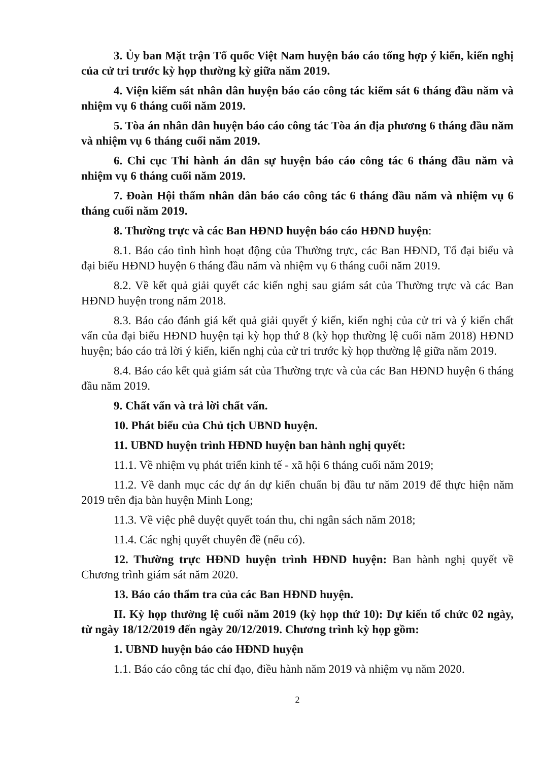3. Ủy ban Mặt trận Tổ quốc Việt Nam huyện báo cáo tổng hợp ý kiến, kiến nghị của cử tri trước kỳ họp thường kỳ giữa năm 2019.
4. Viện kiểm sát nhân dân huyện báo cáo công tác kiểm sát 6 tháng đầu năm và nhiệm vụ 6 tháng cuối năm 2019.
5. Tòa án nhân dân huyện báo cáo công tác Tòa án địa phương 6 tháng đầu năm và nhiệm vụ 6 tháng cuối năm 2019.
6. Chi cục Thi hành án dân sự huyện báo cáo công tác 6 tháng đầu năm và nhiệm vụ 6 tháng cuối năm 2019.
7. Đoàn Hội thẩm nhân dân báo cáo công tác 6 tháng đầu năm và nhiệm vụ 6 tháng cuối năm 2019.
8. Thường trực và các Ban HĐND huyện báo cáo HĐND huyện:
8.1. Báo cáo tình hình hoạt động của Thường trực, các Ban HĐND, Tổ đại biểu và đại biểu HĐND huyện 6 tháng đầu năm và nhiệm vụ 6 tháng cuối năm 2019.
8.2. Về kết quả giải quyết các kiến nghị sau giám sát của Thường trực và các Ban HĐND huyện trong năm 2018.
8.3. Báo cáo đánh giá kết quả giải quyết ý kiến, kiến nghị của cử tri và ý kiến chất vấn của đại biểu HĐND huyện tại kỳ họp thứ 8 (kỳ họp thường lệ cuối năm 2018) HĐND huyện; báo cáo trả lời ý kiến, kiến nghị của cử tri trước kỳ họp thường lệ giữa năm 2019.
8.4. Báo cáo kết quả giám sát của Thường trực và của các Ban HĐND huyện 6 tháng đầu năm 2019.
9. Chất vấn và trả lời chất vấn.
10. Phát biểu của Chủ tịch UBND huyện.
11. UBND huyện trình HĐND huyện ban hành nghị quyết:
11.1. Về nhiệm vụ phát triển kinh tế - xã hội 6 tháng cuối năm 2019;
11.2. Về danh mục các dự án dự kiến chuẩn bị đầu tư năm 2019 để thực hiện năm 2019 trên địa bàn huyện Minh Long;
11.3. Về việc phê duyệt quyết toán thu, chi ngân sách năm 2018;
11.4. Các nghị quyết chuyên đề (nếu có).
12. Thường trực HĐND huyện trình HĐND huyện: Ban hành nghị quyết về Chương trình giám sát năm 2020.
13. Báo cáo thẩm tra của các Ban HĐND huyện.
II. Kỳ họp thường lệ cuối năm 2019 (kỳ họp thứ 10): Dự kiến tổ chức 02 ngày, từ ngày 18/12/2019 đến ngày 20/12/2019. Chương trình kỳ họp gồm:
1. UBND huyện báo cáo HĐND huyện
1.1. Báo cáo công tác chỉ đạo, điều hành năm 2019 và nhiệm vụ năm 2020.
2